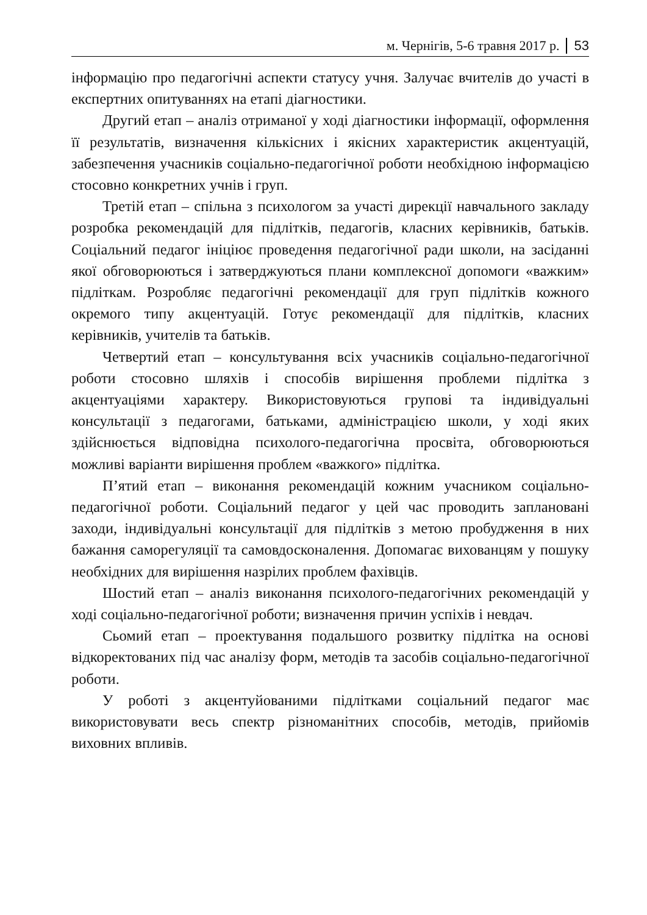м. Чернігів, 5-6 травня 2017 р. 53
інформацію про педагогічні аспекти статусу учня. Залучає вчителів до участі в експертних опитуваннях на етапі діагностики.
Другий етап – аналіз отриманої у ході діагностики інформації, оформлення її результатів, визначення кількісних і якісних характеристик акцентуацій, забезпечення учасників соціально-педагогічної роботи необхідною інформацією стосовно конкретних учнів і груп.
Третій етап – спільна з психологом за участі дирекції навчального закладу розробка рекомендацій для підлітків, педагогів, класних керівників, батьків. Соціальний педагог ініціює проведення педагогічної ради школи, на засіданні якої обговорюються і затверджуються плани комплексної допомоги «важким» підліткам. Розробляє педагогічні рекомендації для груп підлітків кожного окремого типу акцентуацій. Готує рекомендації для підлітків, класних керівників, учителів та батьків.
Четвертий етап – консультування всіх учасників соціально-педагогічної роботи стосовно шляхів і способів вирішення проблеми підлітка з акцентуаціями характеру. Використовуються групові та індивідуальні консультації з педагогами, батьками, адміністрацією школи, у ході яких здійснюється відповідна психолого-педагогічна просвіта, обговорюються можливі варіанти вирішення проблем «важкого» підлітка.
П’ятий етап – виконання рекомендацій кожним учасником соціально-педагогічної роботи. Соціальний педагог у цей час проводить заплановані заходи, індивідуальні консультації для підлітків з метою пробудження в них бажання саморегуляції та самовдосконалення. Допомагає вихованцям у пошуку необхідних для вирішення назрілих проблем фахівців.
Шостий етап – аналіз виконання психолого-педагогічних рекомендацій у ході соціально-педагогічної роботи; визначення причин успіхів і невдач.
Сьомий етап – проектування подальшого розвитку підлітка на основі відкоректованих під час аналізу форм, методів та засобів соціально-педагогічної роботи.
У роботі з акцентуйованими підлітками соціальний педагог має використовувати весь спектр різноманітних способів, методів, прийомів виховних впливів.